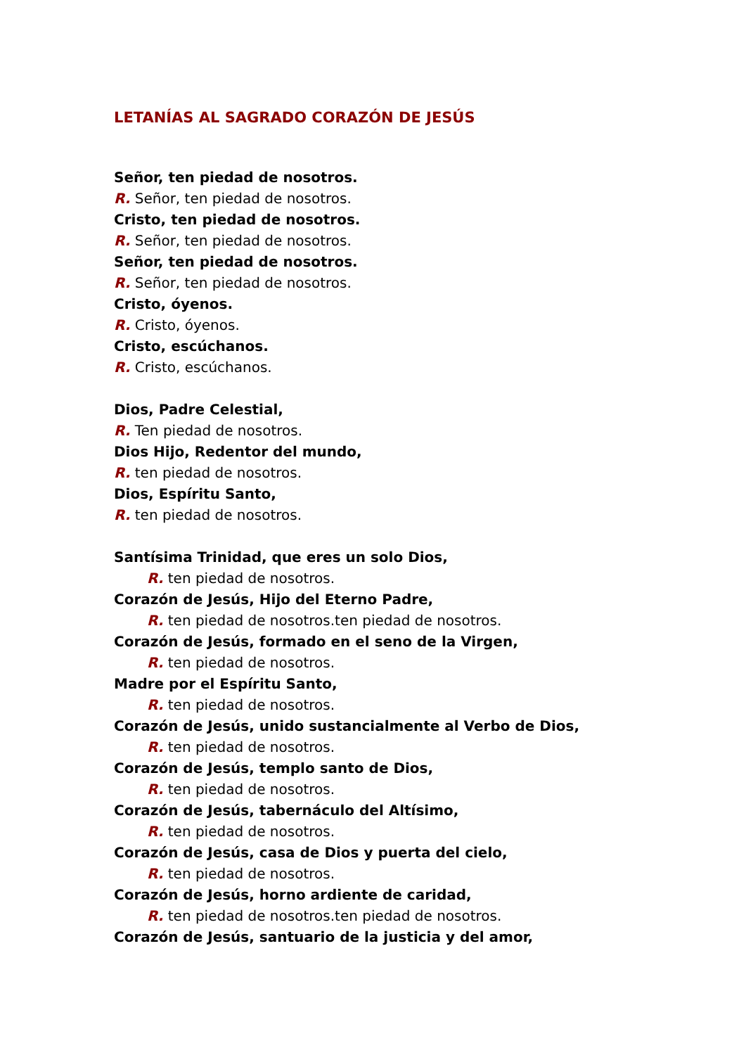LETANÍAS AL SAGRADO CORAZÓN DE JESÚS
Señor, ten piedad de nosotros.
R. Señor, ten piedad de nosotros.
Cristo, ten piedad de nosotros.
R. Señor, ten piedad de nosotros.
Señor, ten piedad de nosotros.
R. Señor, ten piedad de nosotros.
Cristo, óyenos.
R. Cristo, óyenos.
Cristo, escúchanos.
R. Cristo, escúchanos.
Dios, Padre Celestial,
R. Ten piedad de nosotros.
Dios Hijo, Redentor del mundo,
R. ten piedad de nosotros.
Dios, Espíritu Santo,
R. ten piedad de nosotros.
Santísima Trinidad, que eres un solo Dios,
R. ten piedad de nosotros.
Corazón de Jesús, Hijo del Eterno Padre,
R. ten piedad de nosotros.ten piedad de nosotros.
Corazón de Jesús, formado en el seno de la Virgen,
R. ten piedad de nosotros.
Madre por el Espíritu Santo,
R. ten piedad de nosotros.
Corazón de Jesús, unido sustancialmente al Verbo de Dios,
R. ten piedad de nosotros.
Corazón de Jesús, templo santo de Dios,
R. ten piedad de nosotros.
Corazón de Jesús, tabernáculo del Altísimo,
R. ten piedad de nosotros.
Corazón de Jesús, casa de Dios y puerta del cielo,
R. ten piedad de nosotros.
Corazón de Jesús, horno ardiente de caridad,
R. ten piedad de nosotros.ten piedad de nosotros.
Corazón de Jesús, santuario de la justicia y del amor,